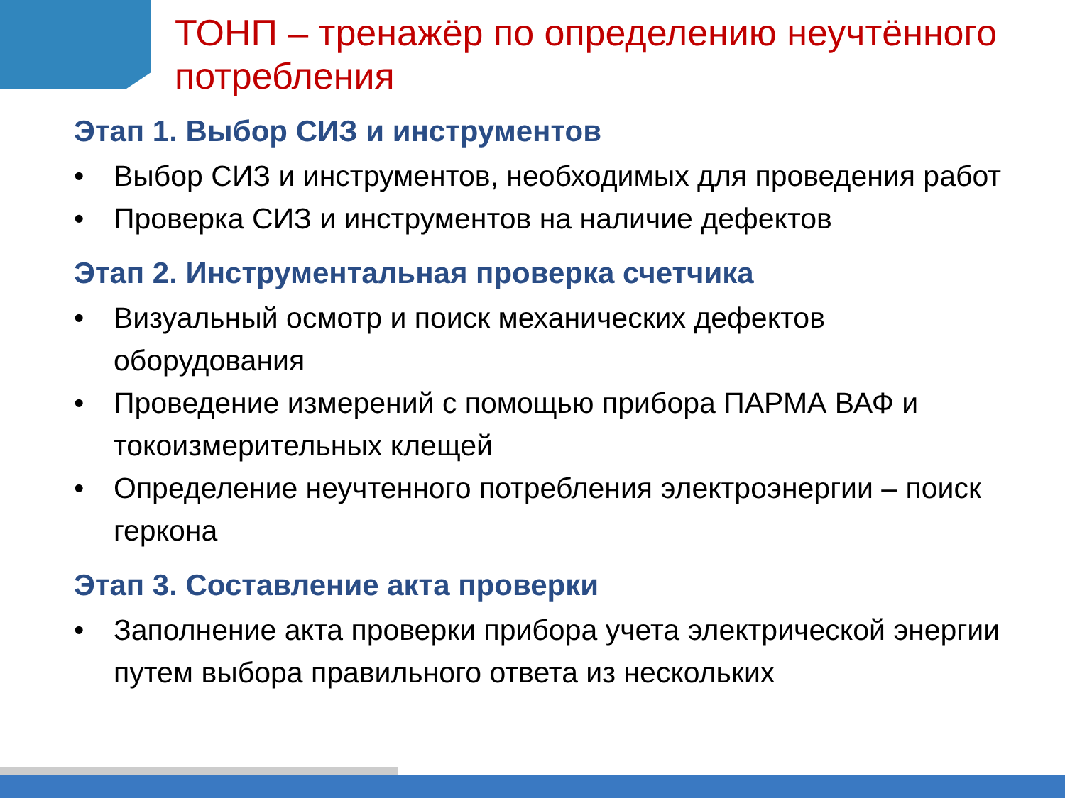ТОНП – тренажёр по определению неучтённого потребления
Этап 1. Выбор СИЗ и инструментов
• Выбор СИЗ и инструментов, необходимых для проведения работ
• Проверка СИЗ и инструментов на наличие дефектов
Этап 2. Инструментальная проверка счетчика
• Визуальный осмотр и поиск механических дефектов оборудования
• Проведение измерений с помощью прибора ПАРМА ВАФ и токоизмерительных клещей
• Определение неучтенного потребления электроэнергии – поиск геркона
Этап 3. Составление акта проверки
• Заполнение акта проверки прибора учета электрической энергии путем выбора правильного ответа из нескольких